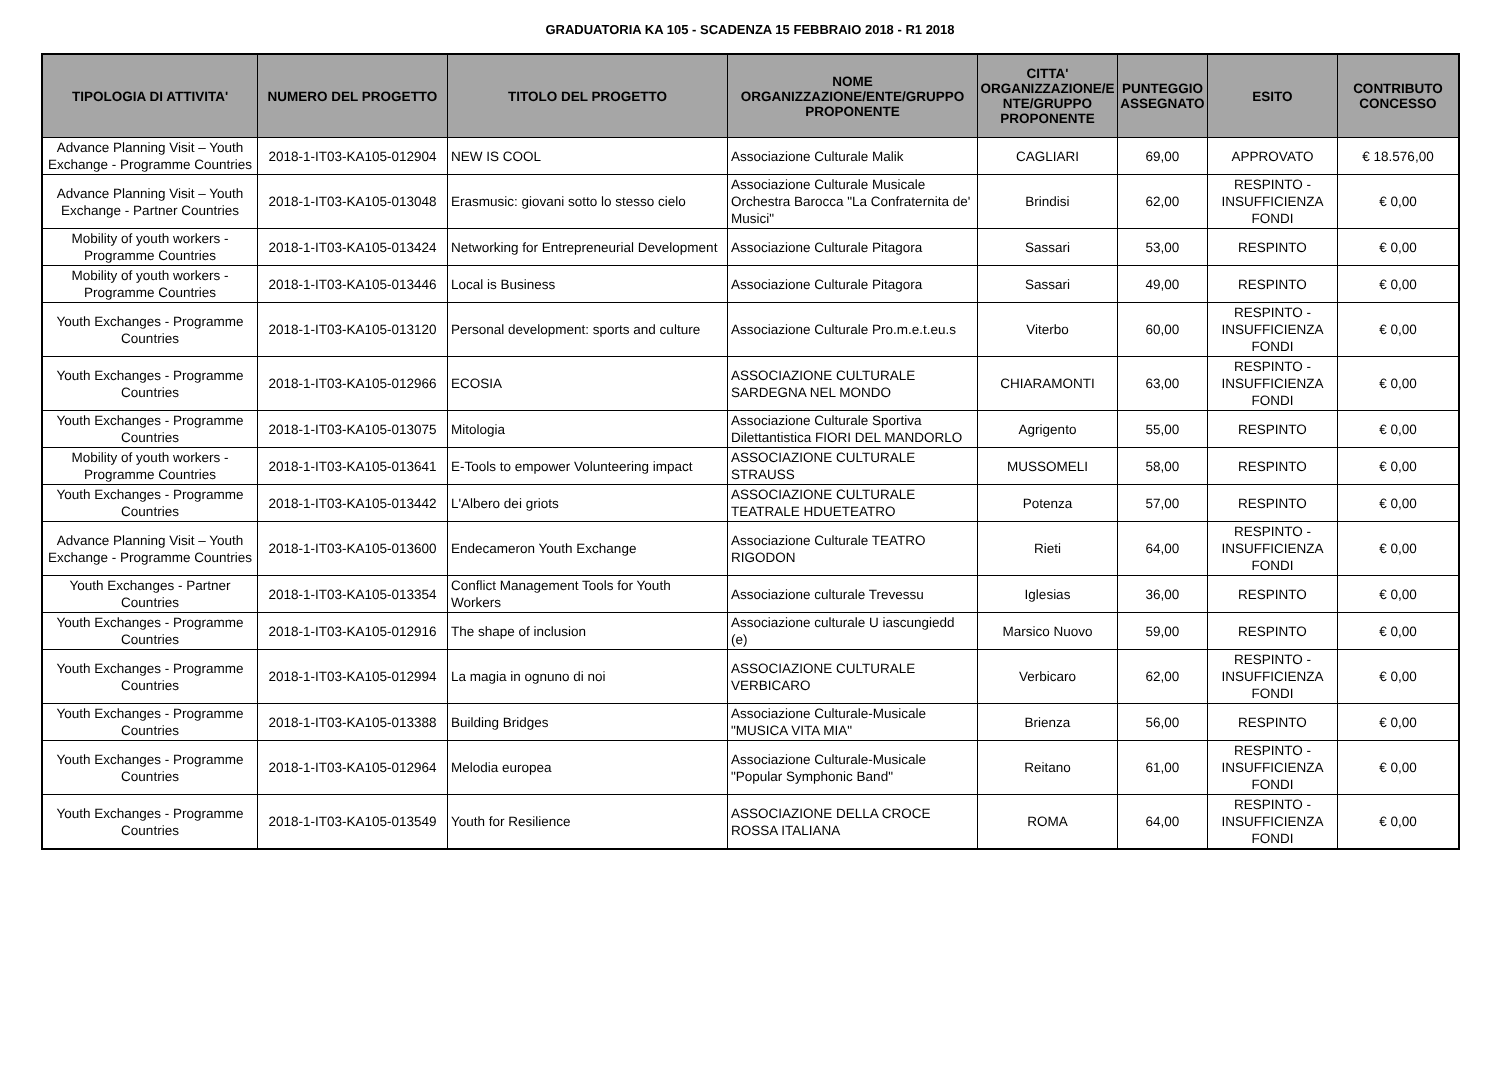GRADUATORIA KA 105 - SCADENZA 15 FEBBRAIO 2018 - R1 2018
| TIPOLOGIA DI ATTIVITA' | NUMERO DEL PROGETTO | TITOLO DEL PROGETTO | NOME ORGANIZZAZIONE/ENTE/GRUPPO PROPONENTE | CITTA' ORGANIZZAZIONE/E NTE/GRUPPO PROPONENTE | PUNTEGGIO ASSEGNATO | ESITO | CONTRIBUTO CONCESSO |
| --- | --- | --- | --- | --- | --- | --- | --- |
| Advance Planning Visit – Youth Exchange - Programme Countries | 2018-1-IT03-KA105-012904 | NEW IS COOL | Associazione Culturale Malik | CAGLIARI | 69,00 | APPROVATO | € 18.576,00 |
| Advance Planning Visit – Youth Exchange - Partner Countries | 2018-1-IT03-KA105-013048 | Erasmusic: giovani sotto lo stesso cielo | Associazione Culturale Musicale Orchestra Barocca "La Confraternita de' Musici" | Brindisi | 62,00 | RESPINTO - INSUFFICIENZA FONDI | € 0,00 |
| Mobility of youth workers - Programme Countries | 2018-1-IT03-KA105-013424 | Networking for Entrepreneurial Development | Associazione Culturale Pitagora | Sassari | 53,00 | RESPINTO | € 0,00 |
| Mobility of youth workers - Programme Countries | 2018-1-IT03-KA105-013446 | Local is Business | Associazione Culturale Pitagora | Sassari | 49,00 | RESPINTO | € 0,00 |
| Youth Exchanges - Programme Countries | 2018-1-IT03-KA105-013120 | Personal development: sports and culture | Associazione Culturale Pro.m.e.t.eu.s | Viterbo | 60,00 | RESPINTO - INSUFFICIENZA FONDI | € 0,00 |
| Youth Exchanges - Programme Countries | 2018-1-IT03-KA105-012966 | ECOSIA | ASSOCIAZIONE CULTURALE SARDEGNA NEL MONDO | CHIARAMONTI | 63,00 | RESPINTO - INSUFFICIENZA FONDI | € 0,00 |
| Youth Exchanges - Programme Countries | 2018-1-IT03-KA105-013075 | Mitologia | Associazione Culturale Sportiva Dilettantistica FIORI DEL MANDORLO | Agrigento | 55,00 | RESPINTO | € 0,00 |
| Mobility of youth workers - Programme Countries | 2018-1-IT03-KA105-013641 | E-Tools to empower Volunteering impact | ASSOCIAZIONE CULTURALE STRAUSS | MUSSOMELI | 58,00 | RESPINTO | € 0,00 |
| Youth Exchanges - Programme Countries | 2018-1-IT03-KA105-013442 | L'Albero dei griots | ASSOCIAZIONE CULTURALE TEATRALE HDUETEATRO | Potenza | 57,00 | RESPINTO | € 0,00 |
| Advance Planning Visit – Youth Exchange - Programme Countries | 2018-1-IT03-KA105-013600 | Endecameron Youth Exchange | Associazione Culturale TEATRO RIGODON | Rieti | 64,00 | RESPINTO - INSUFFICIENZA FONDI | € 0,00 |
| Youth Exchanges - Partner Countries | 2018-1-IT03-KA105-013354 | Conflict Management Tools for Youth Workers | Associazione culturale Trevessu | Iglesias | 36,00 | RESPINTO | € 0,00 |
| Youth Exchanges - Programme Countries | 2018-1-IT03-KA105-012916 | The shape of inclusion | Associazione culturale U iascungiedd (e) | Marsico Nuovo | 59,00 | RESPINTO | € 0,00 |
| Youth Exchanges - Programme Countries | 2018-1-IT03-KA105-012994 | La magia in ognuno di noi | ASSOCIAZIONE CULTURALE VERBICARO | Verbicaro | 62,00 | RESPINTO - INSUFFICIENZA FONDI | € 0,00 |
| Youth Exchanges - Programme Countries | 2018-1-IT03-KA105-013388 | Building Bridges | Associazione Culturale-Musicale "MUSICA VITA MIA" | Brienza | 56,00 | RESPINTO | € 0,00 |
| Youth Exchanges - Programme Countries | 2018-1-IT03-KA105-012964 | Melodia europea | Associazione Culturale-Musicale "Popular Symphonic Band" | Reitano | 61,00 | RESPINTO - INSUFFICIENZA FONDI | € 0,00 |
| Youth Exchanges - Programme Countries | 2018-1-IT03-KA105-013549 | Youth for Resilience | ASSOCIAZIONE DELLA CROCE ROSSA ITALIANA | ROMA | 64,00 | RESPINTO - INSUFFICIENZA FONDI | € 0,00 |